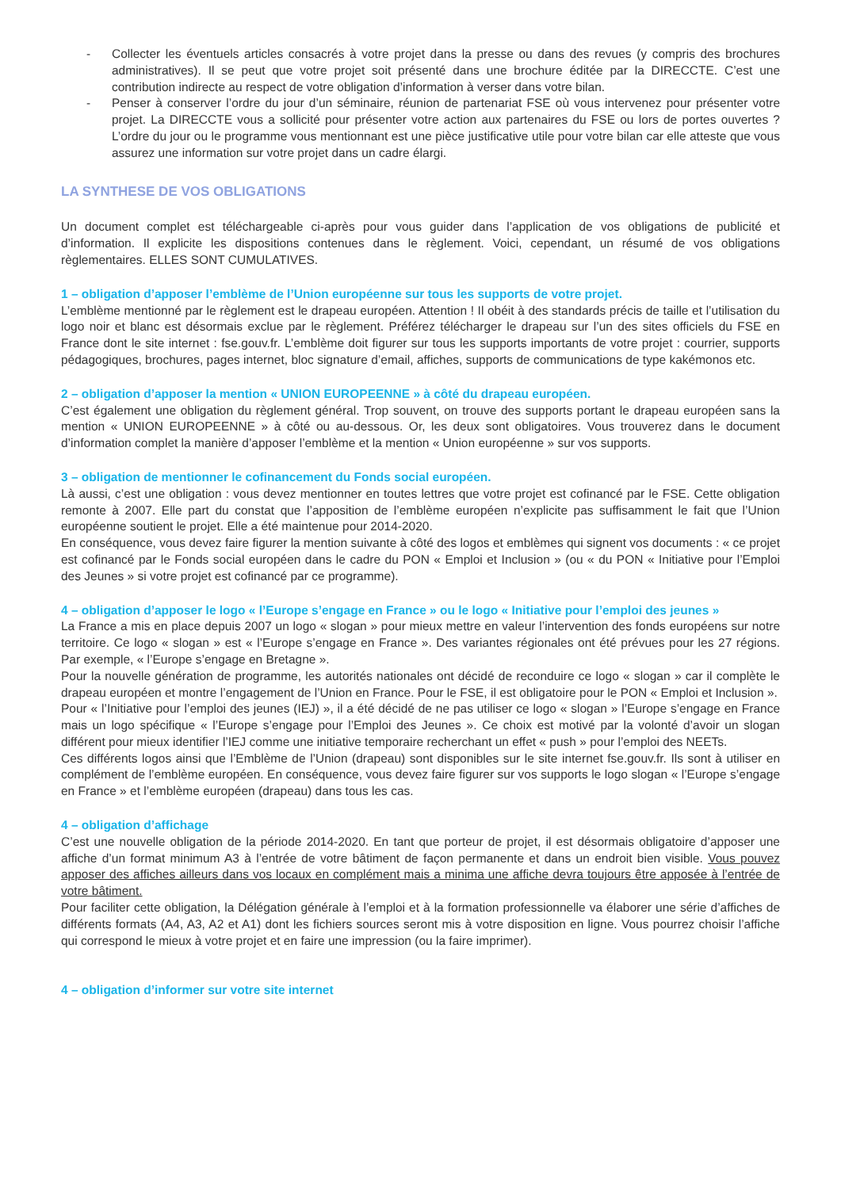- Collecter les éventuels articles consacrés à votre projet dans la presse ou dans des revues (y compris des brochures administratives). Il se peut que votre projet soit présenté dans une brochure éditée par la DIRECCTE. C’est une contribution indirecte au respect de votre obligation d’information à verser dans votre bilan.
- Penser à conserver l’ordre du jour d’un séminaire, réunion de partenariat FSE où vous intervenez pour présenter votre projet. La DIRECCTE vous a sollicité pour présenter votre action aux partenaires du FSE ou lors de portes ouvertes ? L’ordre du jour ou le programme vous mentionnant est une pièce justificative utile pour votre bilan car elle atteste que vous assurez une information sur votre projet dans un cadre élargi.
LA SYNTHESE DE VOS OBLIGATIONS
Un document complet est téléchargeable ci-après pour vous guider dans l’application de vos obligations de publicité et d’information. Il explicite les dispositions contenues dans le règlement. Voici, cependant, un résumé de vos obligations règlementaires. ELLES SONT CUMULATIVES.
1 – obligation d’apposer l’emblème de l’Union européenne sur tous les supports de votre projet.
L’emblème mentionné par le règlement est le drapeau européen. Attention ! Il obéit à des standards précis de taille et l’utilisation du logo noir et blanc est désormais exclue par le règlement. Préférez télécharger le drapeau sur l’un des sites officiels du FSE en France dont le site internet : fse.gouv.fr. L’emblème doit figurer sur tous les supports importants de votre projet : courrier, supports pédagogiques, brochures, pages internet, bloc signature d’email, affiches, supports de communications de type kakémonos etc.
2 – obligation d’apposer la mention « UNION EUROPEENNE » à côté du drapeau européen.
C’est également une obligation du règlement général. Trop souvent, on trouve des supports portant le drapeau européen sans la mention « UNION EUROPEENNE » à côté ou au-dessous. Or, les deux sont obligatoires. Vous trouverez dans le document d’information complet la manière d’apposer l’emblème et la mention « Union européenne » sur vos supports.
3 – obligation de mentionner le cofinancement du Fonds social européen.
Là aussi, c’est une obligation : vous devez mentionner en toutes lettres que votre projet est cofinancé par le FSE. Cette obligation remonte à 2007. Elle part du constat que l’apposition de l’emblème européen n’explicite pas suffisamment le fait que l’Union européenne soutient le projet. Elle a été maintenue pour 2014-2020.
En conséquence, vous devez faire figurer la mention suivante à côté des logos et emblèmes qui signent vos documents : « ce projet est cofinancé par le Fonds social européen dans le cadre du PON « Emploi et Inclusion » (ou « du PON « Initiative pour l’Emploi des Jeunes » si votre projet est cofinancé par ce programme).
4 – obligation d’apposer le logo « l’Europe s’engage en France » ou le logo « Initiative pour l’emploi des jeunes »
La France a mis en place depuis 2007 un logo « slogan » pour mieux mettre en valeur l’intervention des fonds européens sur notre territoire. Ce logo « slogan » est « l’Europe s’engage en France ». Des variantes régionales ont été prévues pour les 27 régions. Par exemple, « l’Europe s’engage en Bretagne ».
Pour la nouvelle génération de programme, les autorités nationales ont décidé de reconduire ce logo « slogan » car il complète le drapeau européen et montre l’engagement de l’Union en France. Pour le FSE, il est obligatoire pour le PON « Emploi et Inclusion ».
Pour « l’Initiative pour l’emploi des jeunes (IEJ) », il a été décidé de ne pas utiliser ce logo « slogan » l’Europe s’engage en France mais un logo spécifique « l’Europe s’engage pour l’Emploi des Jeunes ». Ce choix est motivé par la volonté d’avoir un slogan différent pour mieux identifier l’IEJ comme une initiative temporaire recherchant un effet « push » pour l’emploi des NEETs.
Ces différents logos ainsi que l’Emblème de l’Union (drapeau) sont disponibles sur le site internet fse.gouv.fr. Ils sont à utiliser en complément de l’emblème européen. En conséquence, vous devez faire figurer sur vos supports le logo slogan « l’Europe s’engage en France » et l’emblème européen (drapeau) dans tous les cas.
4 – obligation d’affichage
C’est une nouvelle obligation de la période 2014-2020. En tant que porteur de projet, il est désormais obligatoire d’apposer une affiche d’un format minimum A3 à l’entrée de votre bâtiment de façon permanente et dans un endroit bien visible. Vous pouvez apposer des affiches ailleurs dans vos locaux en complément mais a minima une affiche devra toujours être apposée à l’entrée de votre bâtiment.
Pour faciliter cette obligation, la Délégation générale à l’emploi et à la formation professionnelle va élaborer une série d’affiches de différents formats (A4, A3, A2 et A1) dont les fichiers sources seront mis à votre disposition en ligne. Vous pourrez choisir l’affiche qui correspond le mieux à votre projet et en faire une impression (ou la faire imprimer).
4 – obligation d’informer sur votre site internet